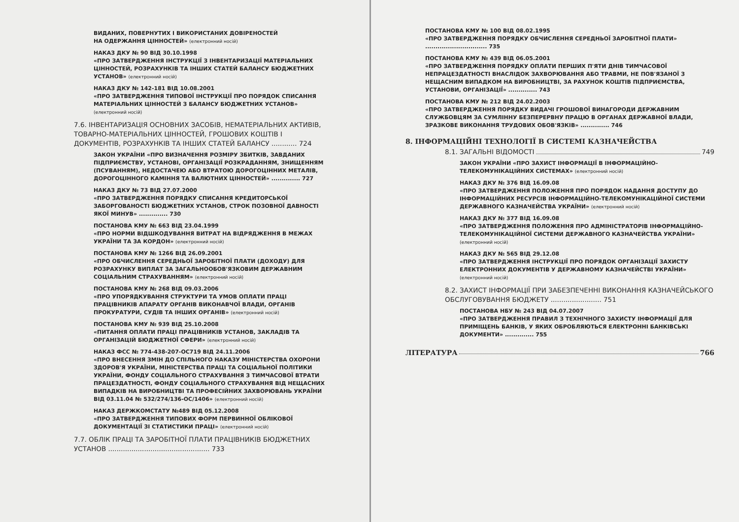ВИДАНИХ, ПОВЕРНУТИХ І ВИКОРИСТАНИХ ДОВІРЕНОСТЕЙ
НА ОДЕРЖАННЯ ЦІННОСТЕЙ» (електронний носій)
НАКАЗ ДКУ № 90 ВІД 30.10.1998
«ПРО ЗАТВЕРДЖЕННЯ ІНСТРУКЦІЇ З ІНВЕНТАРИЗАЦІЇ МАТЕРІАЛЬНИХ ЦІННОСТЕЙ, РОЗРАХУНКІВ ТА ІНШИХ СТАТЕЙ БАЛАНСУ БЮДЖЕТНИХ УСТАНОВ» (електронний носій)
НАКАЗ ДКУ № 142-181 ВІД 10.08.2001
«ПРО ЗАТВЕРДЖЕННЯ ТИПОВОЇ ІНСТРУКЦІЇ ПРО ПОРЯДОК СПИСАННЯ МАТЕРІАЛЬНИХ ЦІННОСТЕЙ З БАЛАНСУ БЮДЖЕТНИХ УСТАНОВ» (електронний носій)
7.6. ІНВЕНТАРИЗАЦІЯ ОСНОВНИХ ЗАСОБІВ, НЕМАТЕРІАЛЬНИХ АКТИВІВ, ТОВАРНО-МАТЕРІАЛЬНИХ ЦІННОСТЕЙ, ГРОШОВИХ КОШТІВ І ДОКУМЕНТІВ, РОЗРАХУНКІВ ТА ІНШИХ СТАТЕЙ БАЛАНСУ ............ 724
ЗАКОН УКРАЇНИ «ПРО ВИЗНАЧЕННЯ РОЗМІРУ ЗБИТКІВ, ЗАВДАНИХ ПІДПРИЄМСТВУ, УСТАНОВІ, ОРГАНІЗАЦІЇ РОЗКРАДАННЯМ, ЗНИЩЕННЯМ (ПСУВАННЯМ), НЕДОСТАЧЕЮ АБО ВТРАТОЮ ДОРОГОЦІННИХ МЕТАЛІВ, ДОРОГОЦІННОГО КАМІННЯ ТА ВАЛЮТНИХ ЦІННОСТЕЙ» .............. 727
НАКАЗ ДКУ № 73 ВІД 27.07.2000
«ПРО ЗАТВЕРДЖЕННЯ ПОРЯДКУ СПИСАННЯ КРЕДИТОРСЬКОЇ ЗАБОРГОВАНОСТІ БЮДЖЕТНИХ УСТАНОВ, СТРОК ПОЗОВНОЇ ДАВНОСТІ ЯКОЇ МИНУВ» .............. 730
ПОСТАНОВА КМУ № 663 ВІД 23.04.1999
«ПРО НОРМИ ВІДШКОДУВАННЯ ВИТРАТ НА ВІДРЯДЖЕННЯ В МЕЖАХ УКРАЇНИ ТА ЗА КОРДОН» (електронний носій)
ПОСТАНОВА КМУ № 1266 ВІД 26.09.2001
«ПРО ОБЧИСЛЕННЯ СЕРЕДНЬОЇ ЗАРОБІТНОЇ ПЛАТИ (ДОХОДУ) ДЛЯ РОЗРАХУНКУ ВИПЛАТ ЗА ЗАГАЛЬНООБОВ'ЯЗКОВИМ ДЕРЖАВНИМ СОЦІАЛЬНИМ СТРАХУВАННЯМ» (електронний носій)
ПОСТАНОВА КМУ № 268 ВІД 09.03.2006
«ПРО УПОРЯДКУВАННЯ СТРУКТУРИ ТА УМОВ ОПЛАТИ ПРАЦІ ПРАЦІВНИКІВ АПАРАТУ ОРГАНІВ ВИКОНАВЧОЇ ВЛАДИ, ОРГАНІВ ПРОКУРАТУРИ, СУДІВ ТА ІНШИХ ОРГАНІВ» (електронний носій)
ПОСТАНОВА КМУ № 939 ВІД 25.10.2008
«ПИТАННЯ ОПЛАТИ ПРАЦІ ПРАЦІВНИКІВ УСТАНОВ, ЗАКЛАДІВ ТА ОРГАНІЗАЦІЙ БЮДЖЕТНОЇ СФЕРИ» (електронний носій)
НАКАЗ ФСС № 774-438-207-ОС719 ВІД 24.11.2006
«ПРО ВНЕСЕННЯ ЗМІН ДО СПІЛЬНОГО НАКАЗУ МІНІСТЕРСТВА ОХОРОНИ ЗДОРОВ'Я УКРАЇНИ, МІНІСТЕРСТВА ПРАЦІ ТА СОЦІАЛЬНОЇ ПОЛІТИКИ УКРАЇНИ, ФОНДУ СОЦІАЛЬНОГО СТРАХУВАННЯ З ТИМЧАСОВОЇ ВТРАТИ ПРАЦЕЗДАТНОСТІ, ФОНДУ СОЦІАЛЬНОГО СТРАХУВАННЯ ВІД НЕЩАСНИХ ВИПАДКІВ НА ВИРОБНИЦТВІ ТА ПРОФЕСІЙНИХ ЗАХВОРЮВАНЬ УКРАЇНИ ВІД 03.11.04 № 532/274/136-ОС/1406» (електронний носій)
НАКАЗ ДЕРЖКОМСТАТУ №489 ВІД 05.12.2008
«ПРО ЗАТВЕРДЖЕННЯ ТИПОВИХ ФОРМ ПЕРВИННОЇ ОБЛІКОВОЇ ДОКУМЕНТАЦІЇ ЗІ СТАТИСТИКИ ПРАЦІ» (електронний носій)
7.7. ОБЛІК ПРАЦІ ТА ЗАРОБІТНОЇ ПЛАТИ ПРАЦІВНИКІВ БЮДЖЕТНИХ УСТАНОВ ................................................ 733
ПОСТАНОВА КМУ № 100 ВІД 08.02.1995
«ПРО ЗАТВЕРДЖЕННЯ ПОРЯДКУ ОБЧИСЛЕННЯ СЕРЕДНЬОЇ ЗАРОБІТНОЇ ПЛАТИ» .............................. 735
ПОСТАНОВА КМУ № 439 ВІД 06.05.2001
«ПРО ЗАТВЕРДЖЕННЯ ПОРЯДКУ ОПЛАТИ ПЕРШИХ П'ЯТИ ДНІВ ТИМЧАСОВОЇ НЕПРАЦЕЗДАТНОСТІ ВНАСЛІДОК ЗАХВОРЮВАННЯ АБО ТРАВМИ, НЕ ПОВ'ЯЗАНОЇ З НЕЩАСНИМ ВИПАДКОМ НА ВИРОБНИЦТВІ, ЗА РАХУНОК КОШТІВ ПІДПРИЄМСТВА, УСТАНОВИ, ОРГАНІЗАЦІЇ» .............. 743
ПОСТАНОВА КМУ № 212 ВІД 24.02.2003
«ПРО ЗАТВЕРДЖЕННЯ ПОРЯДКУ ВИДАЧІ ГРОШОВОЇ ВИНАГОРОДИ ДЕРЖАВНИМ СЛУЖБОВЦЯМ ЗА СУМЛІННУ БЕЗПЕРЕРВНУ ПРАЦЮ В ОРГАНАХ ДЕРЖАВНОЇ ВЛАДИ, ЗРАЗКОВЕ ВИКОНАННЯ ТРУДОВИХ ОБОВ'ЯЗКІВ» .............. 746
8. ІНФОРМАЦІЙНІ ТЕХНОЛОГІЇ В СИСТЕМІ КАЗНАЧЕЙСТВА
8.1. ЗАГАЛЬНІ ВІДОМОСТІ 749
ЗАКОН УКРАЇНИ «ПРО ЗАХИСТ ІНФОРМАЦІЇ В ІНФОРМАЦІЙНО-ТЕЛЕКОМУНІКАЦІЙНИХ СИСТЕМАХ» (електронний носій)
НАКАЗ ДКУ № 376 ВІД 16.09.08
«ПРО ЗАТВЕРДЖЕННЯ ПОЛОЖЕННЯ ПРО ПОРЯДОК НАДАННЯ ДОСТУПУ ДО ІНФОРМАЦІЙНИХ РЕСУРСІВ ІНФОРМАЦІЙНО-ТЕЛЕКОМУНІКАЦІЙНОЇ СИСТЕМИ ДЕРЖАВНОГО КАЗНАЧЕЙСТВА УКРАЇНИ» (електронний носій)
НАКАЗ ДКУ № 377 ВІД 16.09.08
«ПРО ЗАТВЕРДЖЕННЯ ПОЛОЖЕННЯ ПРО АДМІНІСТРАТОРІВ ІНФОРМАЦІЙНО-ТЕЛЕКОМУНІКАЦІЙНОЇ СИСТЕМИ ДЕРЖАВНОГО КАЗНАЧЕЙСТВА УКРАЇНИ» (електронний носій)
НАКАЗ ДКУ № 565 ВІД 29.12.08
«ПРО ЗАТВЕРДЖЕННЯ ІНСТРУКЦІЇ ПРО ПОРЯДОК ОРГАНІЗАЦІЇ ЗАХИСТУ ЕЛЕКТРОННИХ ДОКУМЕНТІВ У ДЕРЖАВНОМУ КАЗНАЧЕЙСТВІ УКРАЇНИ» (електронний носій)
8.2. ЗАХИСТ ІНФОРМАЦІЇ ПРИ ЗАБЕЗПЕЧЕННІ ВИКОНАННЯ КАЗНАЧЕЙСЬКОГО ОБСЛУГОВУВАННЯ БЮДЖЕТУ ........................ 751
ПОСТАНОВА НБУ № 243 ВІД 04.07.2007
«ПРО ЗАТВЕРДЖЕННЯ ПРАВИЛ З ТЕХНІЧНОГО ЗАХИСТУ ІНФОРМАЦІЇ ДЛЯ ПРИМІЩЕНЬ БАНКІВ, У ЯКИХ ОБРОБЛЯЮТЬСЯ ЕЛЕКТРОННІ БАНКІВСЬКІ ДОКУМЕНТИ» .............. 755
ЛІТЕРАТУРА 766